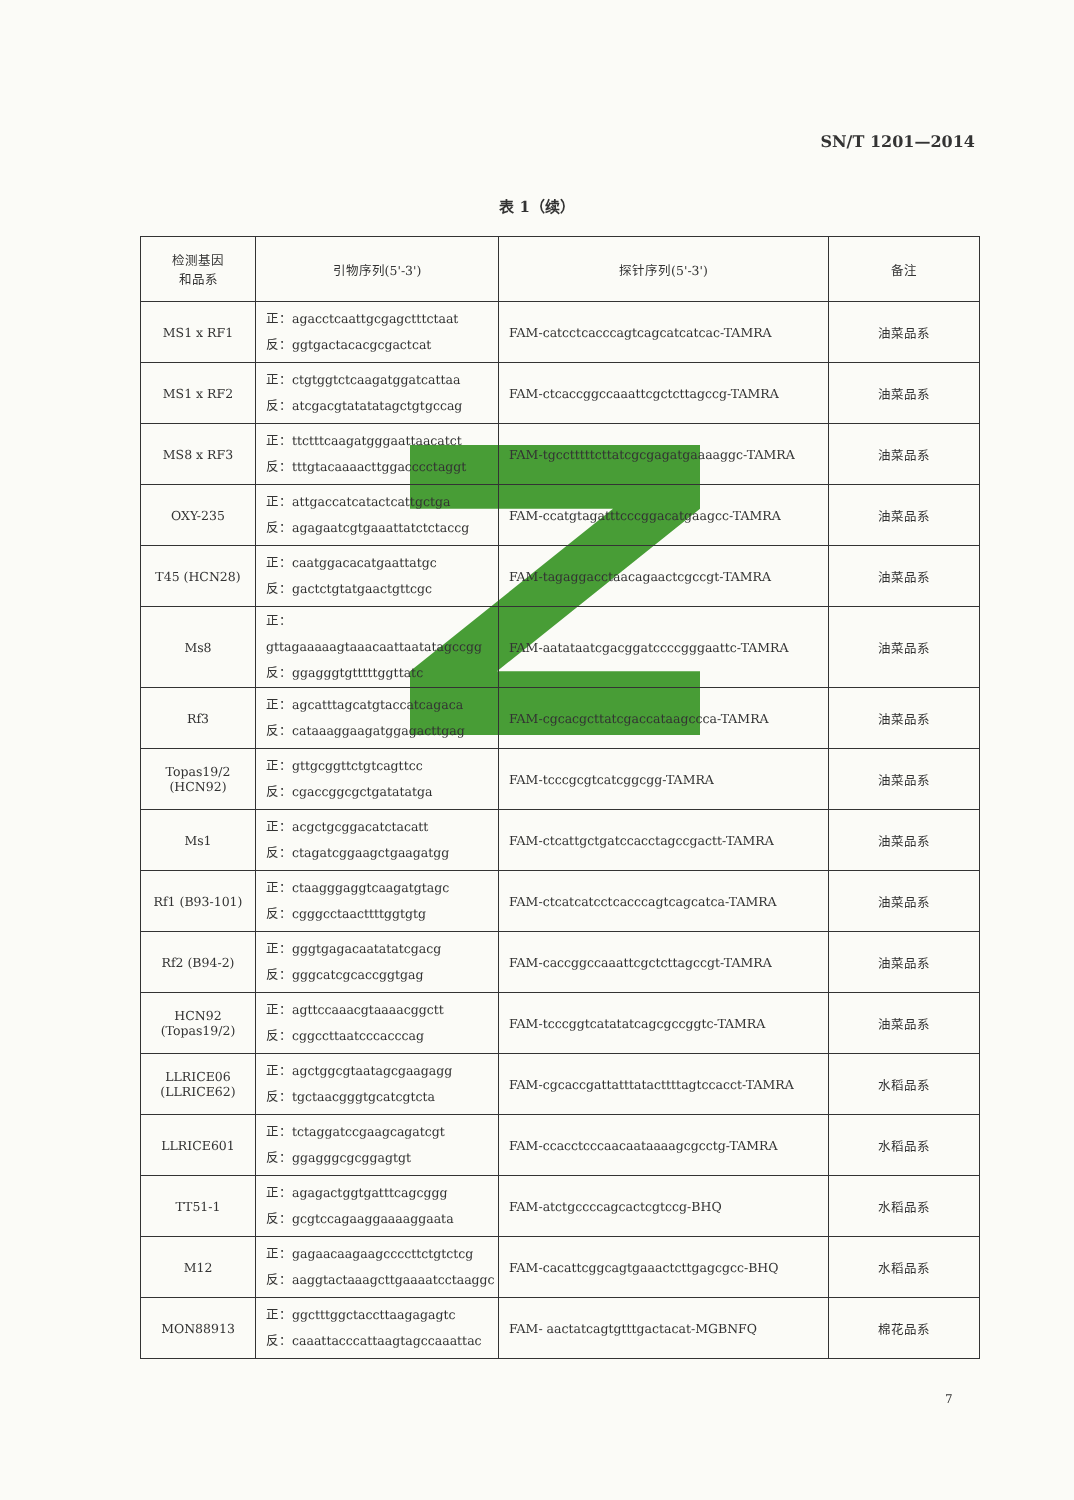SN/T 1201—2014
表 1（续）
| 检测基因 和品系 | 引物序列(5'-3') | 探针序列(5'-3') | 备注 |
| --- | --- | --- | --- |
| MS1 x RF1 | 正：agacctcaattgcgagctttctaat 反：ggtgactacacgcgactcat | FAM-catcctcacccagtcagcatcatcac-TAMRA | 油菜品系 |
| MS1 x RF2 | 正：ctgtggtctcaagatggatcattaa 反：atcgacgtatatatagctgtgccag | FAM-ctcaccggccaaattcgctcttagccg-TAMRA | 油菜品系 |
| MS8 x RF3 | 正：ttctttcaagatgggaattaacatct 反：tttgtacaaaacttggacccctaggt | FAM-tgcctttttcttatcgcgagatgaaaaggc-TAMRA | 油菜品系 |
| OXY-235 | 正：attgaccatcatactcattgctga 反：agagaatcgtgaaattatctctaccg | FAM-ccatgtagatttcccggacatgaagcc-TAMRA | 油菜品系 |
| T45 (HCN28) | 正：caatggacacatgaattatgc 反：gactctgtatgaactgttcgc | FAM-tagaggacctaacagaactcgccgt-TAMRA | 油菜品系 |
| Ms8 | 正：gttagaaaaagtaaacaattaatatagccgg 反：ggagggtgtttttggttatc | FAM-aatataatcgacggatccccgggaattc-TAMRA | 油菜品系 |
| Rf3 | 正：agcatttagcatgtaccatcagaca 反：cataaaggaagatggagacttgag | FAM-cgcacgcttatcgaccataagccca-TAMRA | 油菜品系 |
| Topas19/2 (HCN92) | 正：gttgcggttctgtcagttcc 反：cgaccggcgctgatatatga | FAM-tcccgcgtcatcggcgg-TAMRA | 油菜品系 |
| Ms1 | 正：acgctgcggacatctacatt 反：ctagatcggaagctgaagatgg | FAM-ctcattgctgatccacctagccgactt-TAMRA | 油菜品系 |
| Rf1 (B93-101) | 正：ctaagggaggtcaagatgtagc 反：cgggcctaacttttggtgtg | FAM-ctcatcatcctcacccagtcagcatca-TAMRA | 油菜品系 |
| Rf2 (B94-2) | 正：gggtgagacaatatatcgacg 反：gggcatcgcaccggtgag | FAM-caccggccaaattcgctcttagccgt-TAMRA | 油菜品系 |
| HCN92 (Topas19/2) | 正：agttccaaacgtaaaacggctt 反：cggccttaatcccacccag | FAM-tcccggtcatatatcagcgccggtc-TAMRA | 油菜品系 |
| LLRICE06 (LLRICE62) | 正：agctggcgtaatagcgaagagg 反：tgctaacgggtgcatcgtcta | FAM-cgcaccgattatttatacttttagtccacct-TAMRA | 水稻品系 |
| LLRICE601 | 正：tctaggatccgaagcagatcgt 反：ggagggcgcggagtgt | FAM-ccacctcccaacaataaaagcgcctg-TAMRA | 水稻品系 |
| TT51-1 | 正：agagactggtgatttcagcggg 反：gcgtccagaaggaaaaggaata | FAM-atctgccccagcactcgtccg-BHQ | 水稻品系 |
| M12 | 正：gagaacaagaagccccttctgtctcg 反：aaggtactaaagcttgaaaatcctaaggc | FAM-cacattcggcagtgaaactcttgagcgcc-BHQ | 水稻品系 |
| MON88913 | 正：ggctttggctaccttaagagagtc 反：caaattacccattaagtagccaaattac | FAM- aactatcagtgtttgactacat-MGBNFQ | 棉花品系 |
7